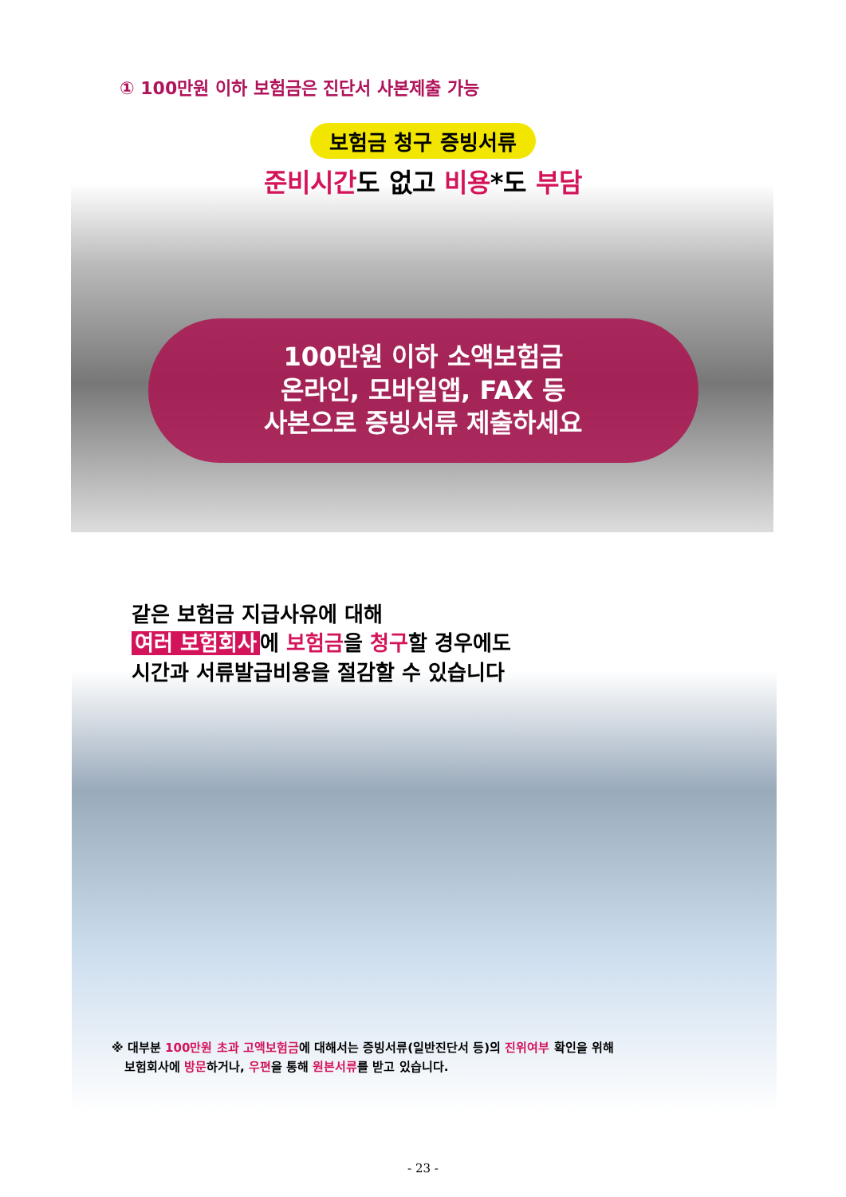① 100만원 이하 보험금은 진단서 사본제출 가능
보험금 청구 증빙서류
준비시간도 없고 비용*도 부담
100만원 이하 소액보험금
온라인, 모바일앱, FAX 등
사본으로 증빙서류 제출하세요
같은 보험금 지급사유에 대해
여러 보험회사 에 보험금을 청구할 경우에도
시간과 서류발급비용을 절감할 수 있습니다
※ 대부분 100만원 초과 고액보험금에 대해서는 증빙서류(일반진단서 등)의 진위여부 확인을 위해
보험회사에 방문하거나, 우편을 통해 원본서류를 받고 있습니다.
- 23 -